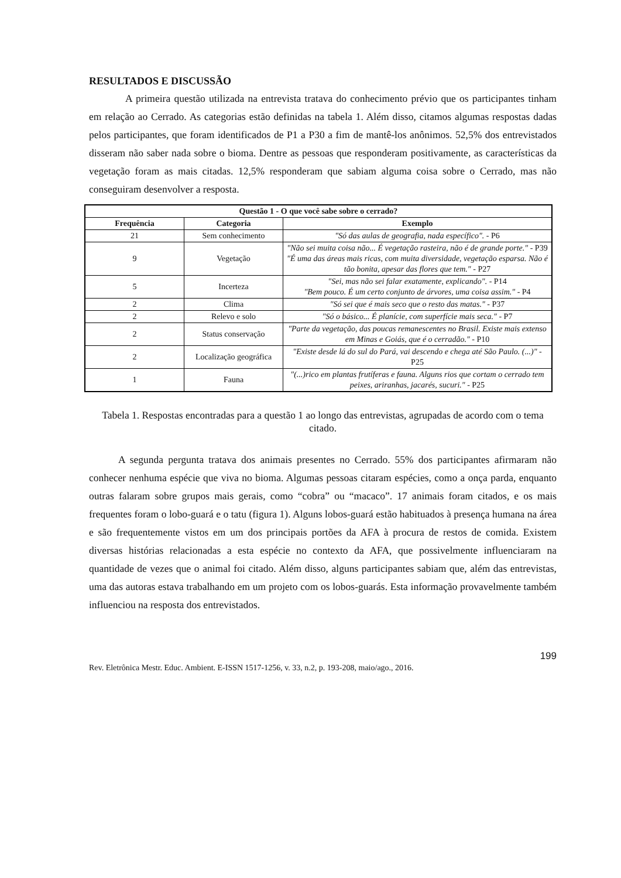RESULTADOS E DISCUSSÃO
A primeira questão utilizada na entrevista tratava do conhecimento prévio que os participantes tinham em relação ao Cerrado. As categorias estão definidas na tabela 1. Além disso, citamos algumas respostas dadas pelos participantes, que foram identificados de P1 a P30 a fim de mantê-los anônimos. 52,5% dos entrevistados disseram não saber nada sobre o bioma. Dentre as pessoas que responderam positivamente, as características da vegetação foram as mais citadas. 12,5% responderam que sabiam alguma coisa sobre o Cerrado, mas não conseguiram desenvolver a resposta.
| Questão 1 - O que você sabe sobre o cerrado? | | |
| --- | --- | --- |
| Frequência | Categoria | Exemplo |
| 21 | Sem conhecimento | "Só das aulas de geografia, nada específico". - P6 |
| 9 | Vegetação | "Não sei muita coisa não... É vegetação rasteira, não é de grande porte." - P39 "É uma das áreas mais ricas, com muita diversidade, vegetação esparsa. Não é tão bonita, apesar das flores que tem." - P27 |
| 5 | Incerteza | "Sei, mas não sei falar exatamente, explicando". - P14 "Bem pouco. É um certo conjunto de árvores, uma coisa assim." - P4 |
| 2 | Clima | "Só sei que é mais seco que o resto das matas." - P37 |
| 2 | Relevo e solo | "Só o básico... É planície, com superfície mais seca." - P7 |
| 2 | Status conservação | "Parte da vegetação, das poucas remanescentes no Brasil. Existe mais extenso em Minas e Goiás, que é o cerradão." - P10 |
| 2 | Localização geográfica | "Existe desde lá do sul do Pará, vai descendo e chega até São Paulo. (...)" - P25 |
| 1 | Fauna | "(...)rico em plantas frutíferas e fauna. Alguns rios que cortam o cerrado tem peixes, ariranhas, jacarés, sucuri." - P25 |
Tabela 1. Respostas encontradas para a questão 1 ao longo das entrevistas, agrupadas de acordo com o tema citado.
A segunda pergunta tratava dos animais presentes no Cerrado. 55% dos participantes afirmaram não conhecer nenhuma espécie que viva no bioma. Algumas pessoas citaram espécies, como a onça parda, enquanto outras falaram sobre grupos mais gerais, como “cobra” ou “macaco”. 17 animais foram citados, e os mais frequentes foram o lobo-guará e o tatu (figura 1). Alguns lobos-guará estão habituados à presença humana na área e são frequentemente vistos em um dos principais portões da AFA à procura de restos de comida. Existem diversas histórias relacionadas a esta espécie no contexto da AFA, que possivelmente influenciaram na quantidade de vezes que o animal foi citado. Além disso, alguns participantes sabiam que, além das entrevistas, uma das autoras estava trabalhando em um projeto com os lobos-guarás. Esta informação provavelmente também influenciou na resposta dos entrevistados.
199
Rev. Eletrônica Mestr. Educ. Ambient. E-ISSN 1517-1256, v. 33, n.2, p. 193-208, maio/ago., 2016.